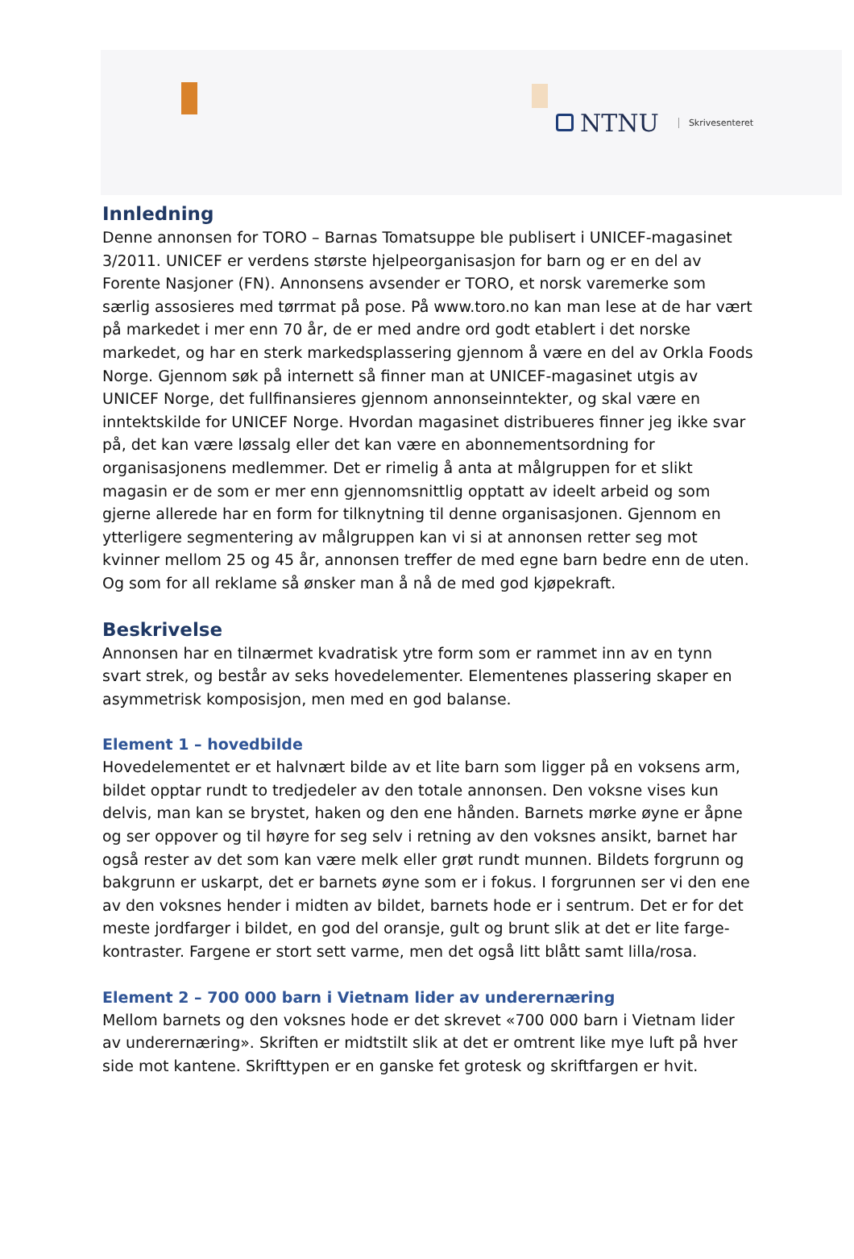NTNU Skrivesenteret
Innledning
Denne annonsen for TORO – Barnas Tomatsuppe ble publisert i UNICEF-magasinet 3/2011. UNICEF er verdens største hjelpeorganisasjon for barn og er en del av Forente Nasjoner (FN). Annonsens avsender er TORO, et norsk varemerke som særlig assosieres med tørrmat på pose. På www.toro.no kan man lese at de har vært på markedet i mer enn 70 år, de er med andre ord godt etablert i det norske markedet, og har en sterk markedsplassering gjennom å være en del av Orkla Foods Norge. Gjennom søk på internett så finner man at UNICEF-magasinet utgis av UNICEF Norge, det fullfinansieres gjennom annonseinntekter, og skal være en inntektskilde for UNICEF Norge. Hvordan magasinet distribueres finner jeg ikke svar på, det kan være løssalg eller det kan være en abonnementsordning for organisasjonens medlemmer. Det er rimelig å anta at målgruppen for et slikt magasin er de som er mer enn gjennomsnittlig opptatt av ideelt arbeid og som gjerne allerede har en form for tilknytning til denne organisasjonen. Gjennom en ytterligere segmentering av målgruppen kan vi si at annonsen retter seg mot kvinner mellom 25 og 45 år, annonsen treffer de med egne barn bedre enn de uten. Og som for all reklame så ønsker man å nå de med god kjøpekraft.
Beskrivelse
Annonsen har en tilnærmet kvadratisk ytre form som er rammet inn av en tynn svart strek, og består av seks hovedelementer. Elementenes plassering skaper en asymmetrisk komposisjon, men med en god balanse.
Element 1 – hovedbilde
Hovedelementet er et halvnært bilde av et lite barn som ligger på en voksens arm, bildet opptar rundt to tredjedeler av den totale annonsen. Den voksne vises kun delvis, man kan se brystet, haken og den ene hånden. Barnets mørke øyne er åpne og ser oppover og til høyre for seg selv i retning av den voksnes ansikt, barnet har også rester av det som kan være melk eller grøt rundt munnen. Bildets forgrunn og bakgrunn er uskarpt, det er barnets øyne som er i fokus. I forgrunnen ser vi den ene av den voksnes hender i midten av bildet, barnets hode er i sentrum. Det er for det meste jordfarger i bildet, en god del oransje, gult og brunt slik at det er lite farge-kontraster. Fargene er stort sett varme, men det også litt blått samt lilla/rosa.
Element 2 – 700 000 barn i Vietnam lider av underernæring
Mellom barnets og den voksnes hode er det skrevet «700 000 barn i Vietnam lider av underernæring». Skriften er midtstilt slik at det er omtrent like mye luft på hver side mot kantene. Skrifttypen er en ganske fet grotesk og skriftfargen er hvit.